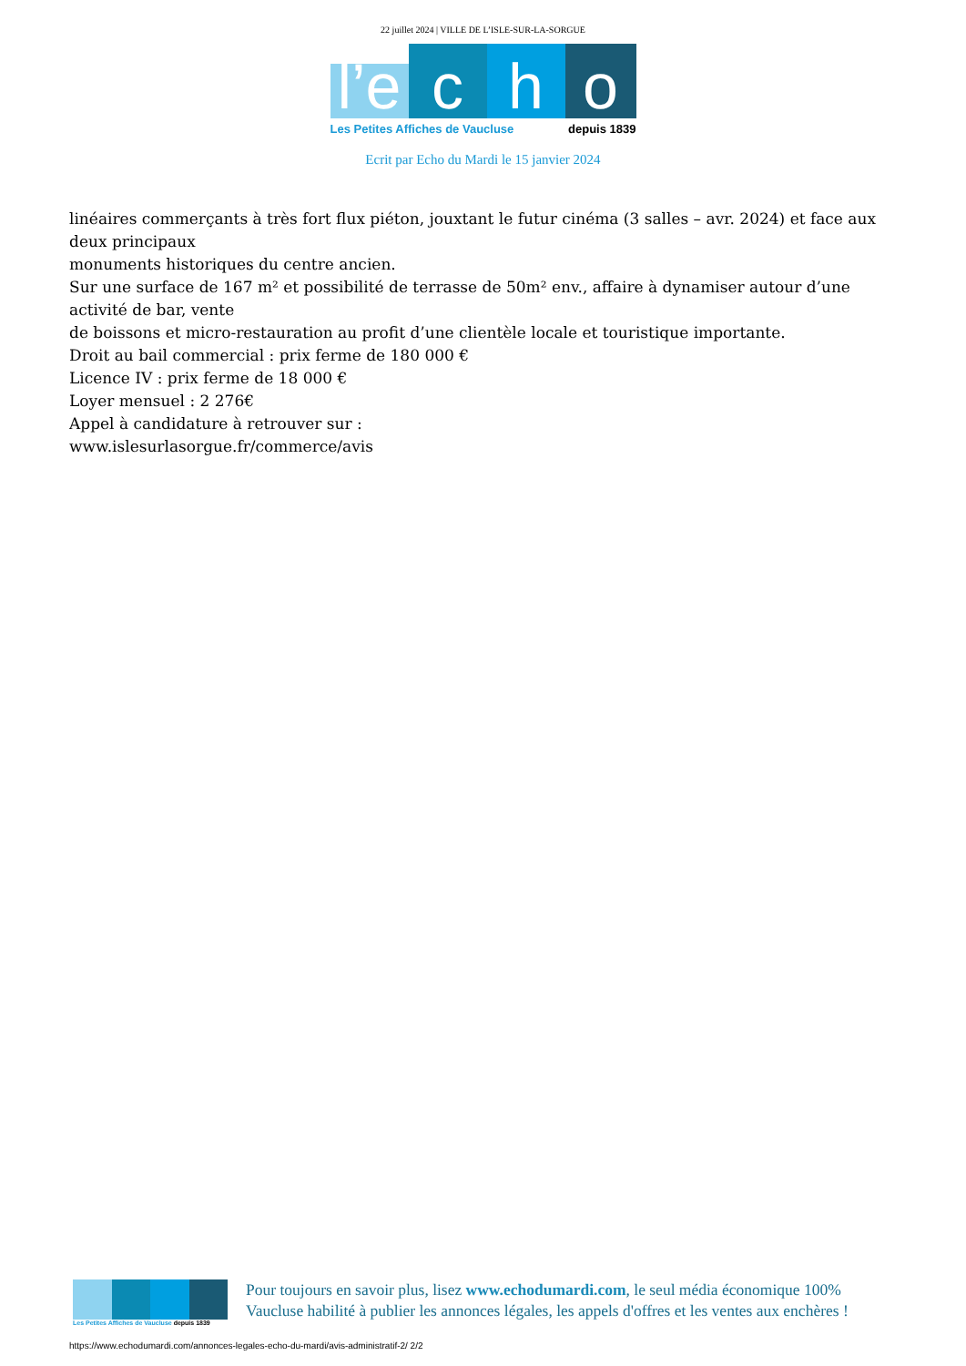22 juillet 2024 | VILLE DE L’ISLE-SUR-LA-SORGUE
l’e
c
h
o
Les Petites Affiches de Vaucluse depuis 1839
Ecrit par Echo du Mardi le 15 janvier 2024
linéaires commerçants à très fort flux piéton, jouxtant le futur cinéma (3 salles – avr. 2024) et face aux deux principaux
monuments historiques du centre ancien.
Sur une surface de 167 m² et possibilité de terrasse de 50m² env., affaire à dynamiser autour d’une activité de bar, vente
de boissons et micro-restauration au profit d’une clientèle locale et touristique importante.
Droit au bail commercial : prix ferme de 180 000 €
Licence IV : prix ferme de 18 000 €
Loyer mensuel : 2 276€
Appel à candidature à retrouver sur :
www.islesurlasorgue.fr/commerce/avis
Les Petites Affiches de Vaucluse depuis 1839
Pour toujours en savoir plus, lisez www.echodumardi.com, le seul média économique 100% Vaucluse habilité à publier les annonces légales, les appels d'offres et les ventes aux enchères !
https://www.echodumardi.com/annonces-legales-echo-du-mardi/avis-administratif-2/ 2/2